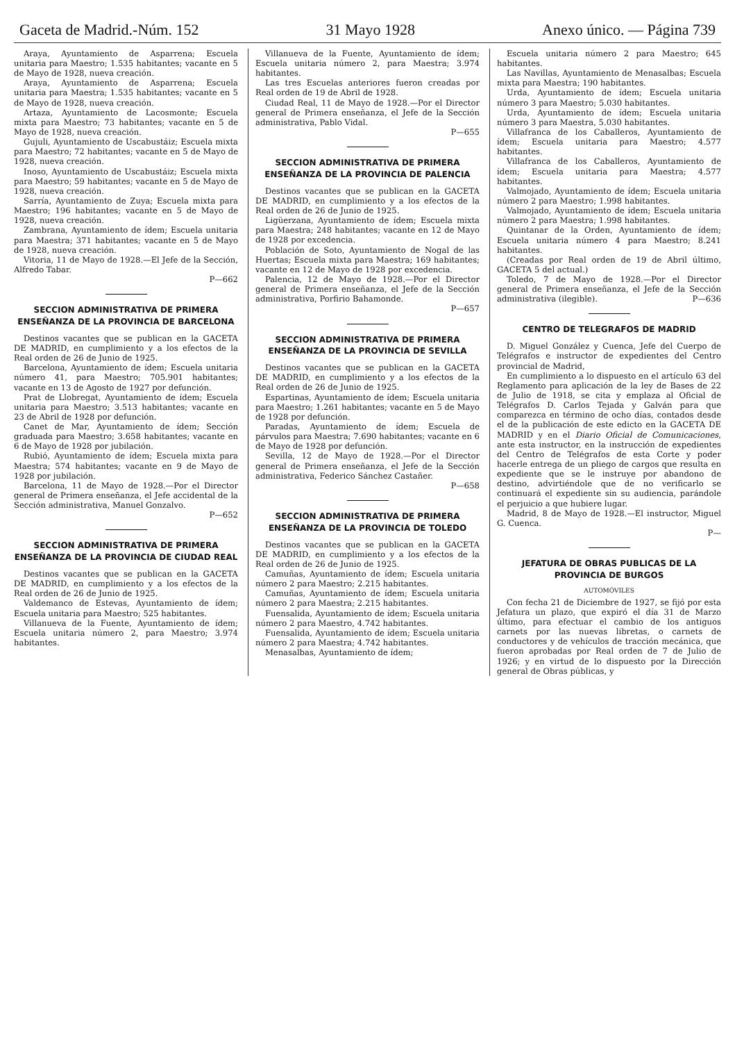Gaceta de Madrid.-Núm. 152 31 Mayo 1928 Anexo único. — Página 739
Araya, Ayuntamiento de Asparrena; Escuela unitaria para Maestro; 1.535 habitantes; vacante en 5 de Mayo de 1928, nueva creación.
Araya, Ayuntamiento de Asparrena; Escuela unitaria para Maestra; 1.535 habitantes; vacante en 5 de Mayo de 1928, nueva creación.
Artaza, Ayuntamiento de Lacosmonte; Escuela mixta para Maestro; 73 habitantes; vacante en 5 de Mayo de 1928, nueva creación.
Gujuli, Ayuntamiento de Uscabustáiz; Escuela mixta para Maestro; 72 habitantes; vacante en 5 de Mayo de 1928, nueva creación.
Inoso, Ayuntamiento de Uscabustáiz; Escuela mixta para Maestro; 59 habitantes; vacante en 5 de Mayo de 1928, nueva creación.
Sarría, Ayuntamiento de Zuya; Escuela mixta para Maestro; 196 habitantes; vacante en 5 de Mayo de 1928, nueva creación.
Zambrana, Ayuntamiento de ídem; Escuela unitaria para Maestra; 371 habitantes; vacante en 5 de Mayo de 1928, nueva creación.
Vitoria, 11 de Mayo de 1928.—El Jefe de la Sección, Alfredo Tabar.
P—662
SECCION ADMINISTRATIVA DE PRIMERA ENSEÑANZA DE LA PROVINCIA DE BARCELONA
Destinos vacantes que se publican en la GACETA DE MADRID, en cumplimiento y a los efectos de la Real orden de 26 de Junio de 1925.
Barcelona, Ayuntamiento de ídem; Escuela unitaria número 41, para Maestro; 705.901 habitantes; vacante en 13 de Agosto de 1927 por defunción.
Prat de Llobregat, Ayuntamiento de ídem; Escuela unitaria para Maestro; 3.513 habitantes; vacante en 23 de Abril de 1928 por defunción.
Canet de Mar, Ayuntamiento de ídem; Sección graduada para Maestro; 3.658 habitantes; vacante en 6 de Mayo de 1928 por jubilación.
Rubió, Ayuntamiento de ídem; Escuela mixta para Maestra; 574 habitantes; vacante en 9 de Mayo de 1928 por jubilación.
Barcelona, 11 de Mayo de 1928.—Por el Director general de Primera enseñanza, el Jefe accidental de la Sección administrativa, Manuel Gonzalvo.
P—652
SECCION ADMINISTRATIVA DE PRIMERA ENSEÑANZA DE LA PROVINCIA DE CIUDAD REAL
Destinos vacantes que se publican en la GACETA DE MADRID, en cumplimiento y a los efectos de la Real orden de 26 de Junio de 1925.
Valdemanco de Estevas, Ayuntamiento de ídem; Escuela unitaria para Maestro; 525 habitantes.
Villanueva de la Fuente, Ayuntamiento de ídem; Escuela unitaria número 2, para Maestro; 3.974 habitantes.
Villanueva de la Fuente, Ayuntamiento de ídem; Escuela unitaria número 2, para Maestra; 3.974 habitantes.
Las tres Escuelas anteriores fueron creadas por Real orden de 19 de Abril de 1928.
Ciudad Real, 11 de Mayo de 1928.—Por el Director general de Primera enseñanza, el Jefe de la Sección administrativa, Pablo Vidal.
P—655
SECCION ADMINISTRATIVA DE PRIMERA ENSEÑANZA DE LA PROVINCIA DE PALENCIA
Destinos vacantes que se publican en la GACETA DE MADRID, en cumplimiento y a los efectos de la Real orden de 26 de Junio de 1925.
Ligüerzana, Ayuntamiento de ídem; Escuela mixta para Maestra; 248 habitantes; vacante en 12 de Mayo de 1928 por excedencia.
Población de Soto, Ayuntamiento de Nogal de las Huertas; Escuela mixta para Maestra; 169 habitantes; vacante en 12 de Mayo de 1928 por excedencia.
Palencia, 12 de Mayo de 1928.—Por el Director general de Primera enseñanza, el Jefe de la Sección administrativa, Porfirio Bahamonde.
P—657
SECCION ADMINISTRATIVA DE PRIMERA ENSEÑANZA DE LA PROVINCIA DE SEVILLA
Destinos vacantes que se publican en la GACETA DE MADRID, en cumplimiento y a los efectos de la Real orden de 26 de Junio de 1925.
Espartinas, Ayuntamiento de ídem; Escuela unitaria para Maestro; 1.261 habitantes; vacante en 5 de Mayo de 1928 por defunción.
Paradas, Ayuntamiento de ídem; Escuela de párvulos para Maestra; 7.690 habitantes; vacante en 6 de Mayo de 1928 por defunción.
Sevilla, 12 de Mayo de 1928.—Por el Director general de Primera enseñanza, el Jefe de la Sección administrativa, Federico Sánchez Castañer.
P—658
SECCION ADMINISTRATIVA DE PRIMERA ENSEÑANZA DE LA PROVINCIA DE TOLEDO
Destinos vacantes que se publican en la GACETA DE MADRID, en cumplimiento y a los efectos de la Real orden de 26 de Junio de 1925.
Camuñas, Ayuntamiento de ídem; Escuela unitaria número 2 para Maestro; 2.215 habitantes.
Camuñas, Ayuntamiento de ídem; Escuela unitaria número 2 para Maestra; 2.215 habitantes.
Fuensalida, Ayuntamiento de ídem; Escuela unitaria número 2 para Maestro, 4.742 habitantes.
Fuensalida, Ayuntamiento de ídem; Escuela unitaria número 2 para Maestra; 4.742 habitantes.
Menasalbas, Ayuntamiento de ídem;
Escuela unitaria número 2 para Maestro; 645 habitantes.
Las Navillas, Ayuntamiento de Menasalbas; Escuela mixta para Maestra; 190 habitantes.
Urda, Ayuntamiento de ídem; Escuela unitaria número 3 para Maestro; 5.030 habitantes.
Urda, Ayuntamiento de ídem; Escuela unitaria número 3 para Maestra, 5.030 habitantes.
Villafranca de los Caballeros, Ayuntamiento de ídem; Escuela unitaria para Maestro; 4.577 habitantes.
Villafranca de los Caballeros, Ayuntamiento de ídem; Escuela unitaria para Maestra; 4.577 habitantes.
Valmojado, Ayuntamiento de ídem; Escuela unitaria número 2 para Maestro; 1.998 habitantes.
Valmojado, Ayuntamiento de ídem; Escuela unitaria número 2 para Maestra; 1.998 habitantes.
Quintanar de la Orden, Ayuntamiento de ídem; Escuela unitaria número 4 para Maestro; 8.241 habitantes.
(Creadas por Real orden de 19 de Abril último, GACETA 5 del actual.)
Toledo, 7 de Mayo de 1928.—Por el Director general de Primera enseñanza, el Jefe de la Sección administrativa (ilegible). P—636
CENTRO DE TELEGRAFOS DE MADRID
D. Miguel González y Cuenca, Jefe del Cuerpo de Telégrafos e instructor de expedientes del Centro provincial de Madrid,
En cumplimiento a lo dispuesto en el artículo 63 del Reglamento para aplicación de la ley de Bases de 22 de Julio de 1918, se cita y emplaza al Oficial de Telégrafos D. Carlos Tejada y Galván para que comparezca en término de ocho días, contados desde el de la publicación de este edicto en la GACETA DE MADRID y en el Diario Oficial de Comunicaciones, ante esta instructor, en la instrucción de expedientes del Centro de Telégrafos de esta Corte y poder hacerle entrega de un pliego de cargos que resulta en expediente que se le instruye por abandono de destino, advirtiéndole que de no verificarlo se continuará el expediente sin su audiencia, parándole el perjuicio a que hubiere lugar.
Madrid, 8 de Mayo de 1928.—El instructor, Miguel G. Cuenca.
P—
JEFATURA DE OBRAS PUBLICAS DE LA PROVINCIA DE BURGOS
AUTOMÓVILES
Con fecha 21 de Diciembre de 1927, se fijó por esta Jefatura un plazo, que expiró el día 31 de Marzo último, para efectuar el cambio de los antiguos carnets por las nuevas libretas, o carnets de conductores y de vehículos de tracción mecánica, que fueron aprobadas por Real orden de 7 de Julio de 1926; y en virtud de lo dispuesto por la Dirección general de Obras públicas, y